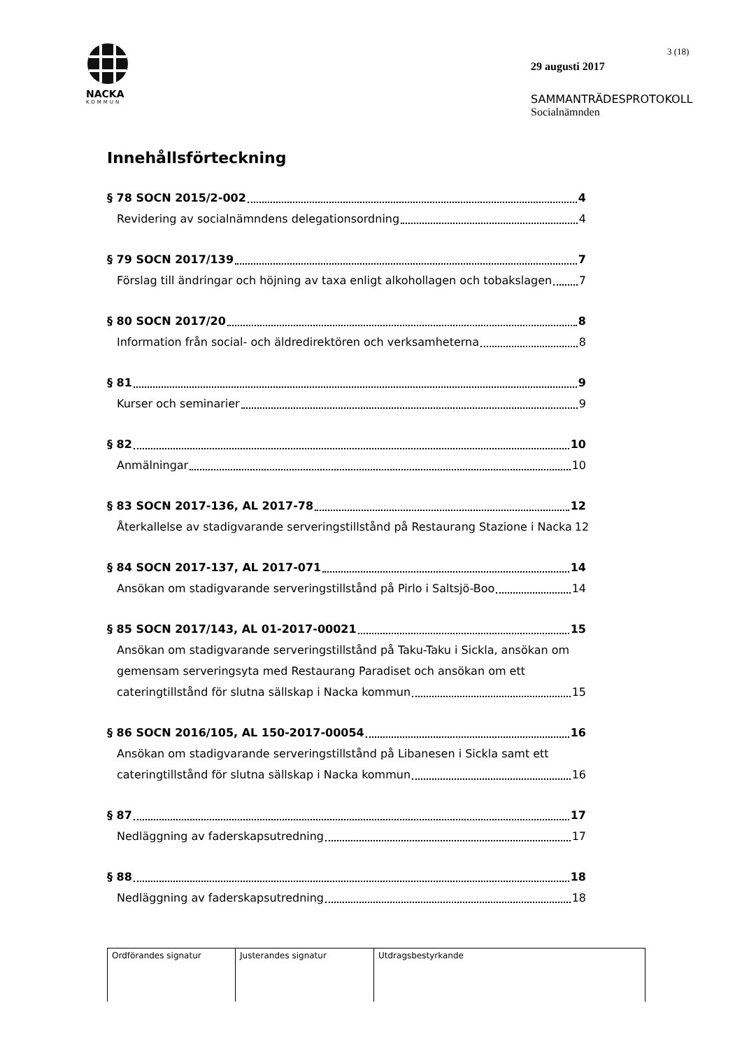NACKA
KOMMUN
3 (18)
29 augusti 2017
SAMMANTRÄDESPROTOKOLL
Socialnämnden
Innehållsförteckning
§ 78 SOCN 2015/2-002 4
Revidering av socialnämndens delegationsordning 4
§ 79 SOCN 2017/139 7
Förslag till ändringar och höjning av taxa enligt alkohollagen och tobakslagen 7
§ 80 SOCN 2017/20 8
Information från social- och äldredirektören och verksamheterna 8
§ 81 9
Kurser och seminarier 9
§ 82 10
Anmälningar 10
§ 83 SOCN 2017-136, AL 2017-78 12
Återkallelse av stadigvarande serveringstillstånd på Restaurang Stazione i Nacka 12
§ 84 SOCN 2017-137, AL 2017-071 14
Ansökan om stadigvarande serveringstillstånd på Pirlo i Saltsjö-Boo 14
§ 85 SOCN 2017/143, AL 01-2017-00021 15
Ansökan om stadigvarande serveringstillstånd på Taku-Taku i Sickla, ansökan om gemensam serveringsyta med Restaurang Paradiset och ansökan om ett
cateringtillstånd för slutna sällskap i Nacka kommun 15
§ 86 SOCN 2016/105, AL 150-2017-00054 16
Ansökan om stadigvarande serveringstillstånd på Libanesen i Sickla samt ett
cateringtillstånd för slutna sällskap i Nacka kommun 16
§ 87 17
Nedläggning av faderskapsutredning 17
§ 88 18
Nedläggning av faderskapsutredning 18
| Ordförandes signatur | Justerandes signatur | Utdragsbestyrkande |